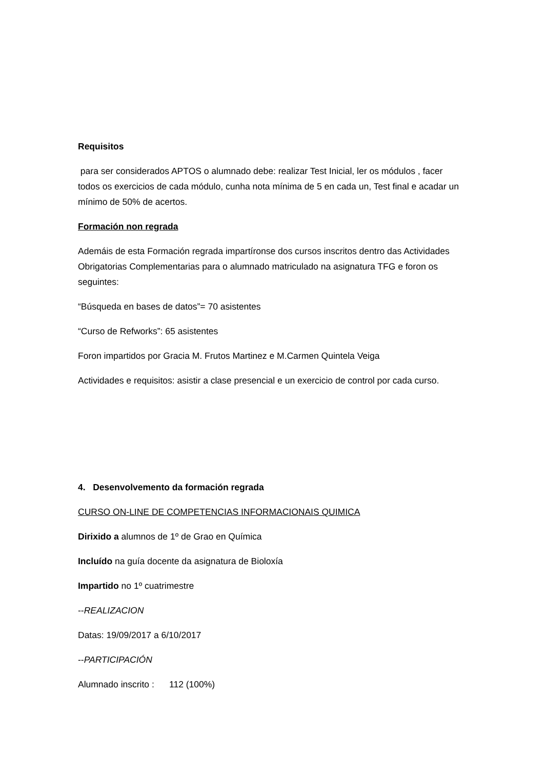Requisitos
para ser considerados APTOS o alumnado debe: realizar Test Inicial, ler os módulos , facer todos os exercicios de cada módulo, cunha nota mínima de 5 en cada un, Test final e acadar un mínimo de 50% de acertos.
Formación non regrada
Ademáis de esta Formación regrada impartíronse dos cursos inscritos dentro das Actividades Obrigatorias Complementarias para o alumnado matriculado na asignatura TFG e foron os seguintes:
“Búsqueda en bases de datos”= 70 asistentes
“Curso de Refworks”: 65 asistentes
Foron impartidos por Gracia M. Frutos Martinez e M.Carmen Quintela Veiga
Actividades e requisitos: asistir a clase presencial e un exercicio de control por cada curso.
4. Desenvolvemento da formación regrada
CURSO ON-LINE DE COMPETENCIAS INFORMACIONAIS QUIMICA
Dirixido a alumnos de 1º de Grao en Química
Incluído na guía docente da asignatura de Bioloxía
Impartido no 1º cuatrimestre
--REALIZACION
Datas: 19/09/2017 a 6/10/2017
--PARTICIPACIÓN
Alumnado inscrito : 112 (100%)